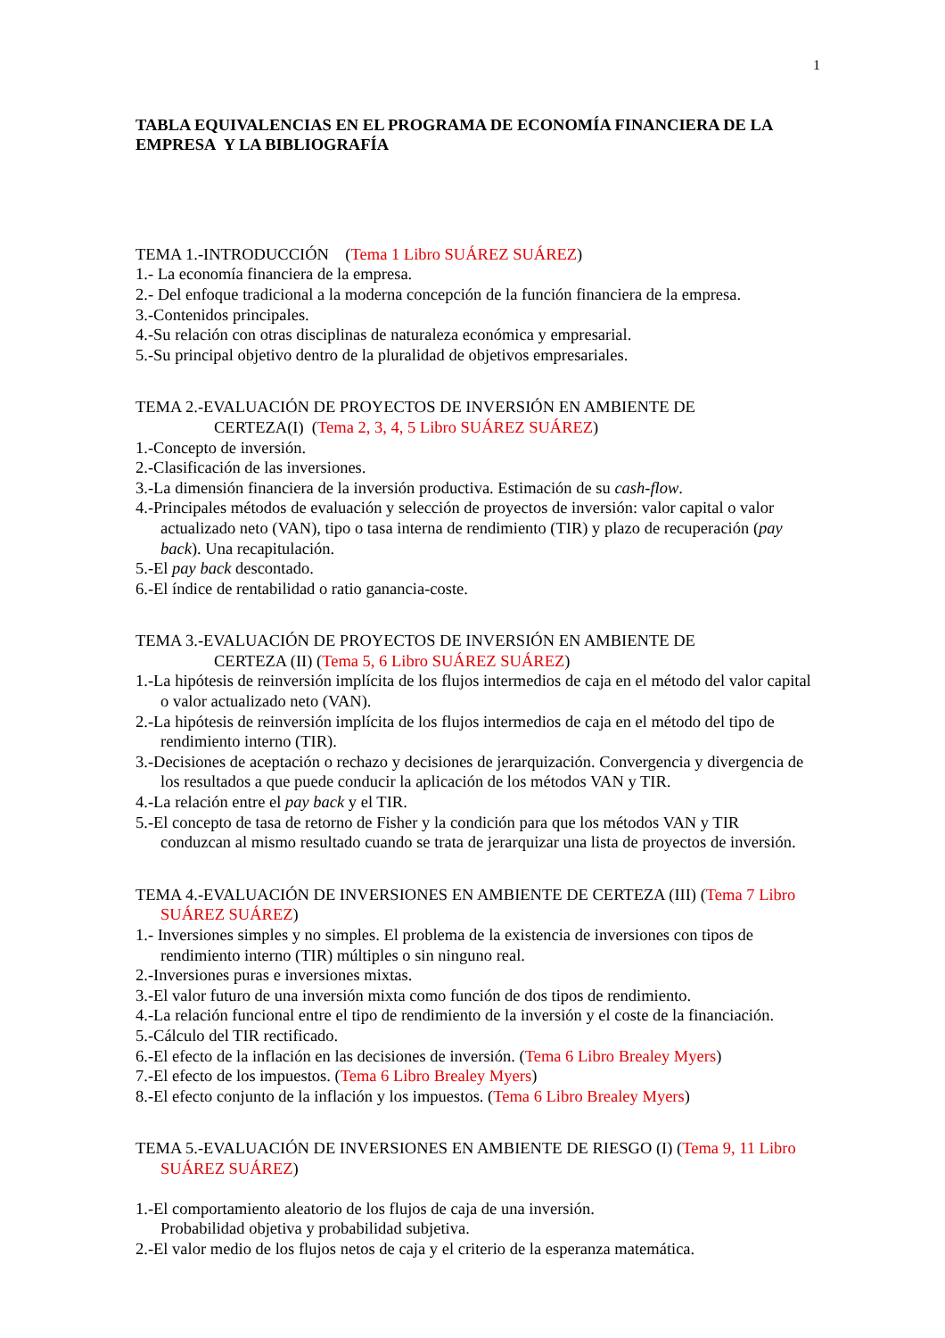1
TABLA EQUIVALENCIAS EN EL PROGRAMA DE ECONOMÍA FINANCIERA DE LA EMPRESA Y LA BIBLIOGRAFÍA
TEMA 1.-INTRODUCCIÓN (Tema 1 Libro SUÁREZ SUÁREZ)
1.- La economía financiera de la empresa.
2.- Del enfoque tradicional a la moderna concepción de la función financiera de la empresa.
3.-Contenidos principales.
4.-Su relación con otras disciplinas de naturaleza económica y empresarial.
5.-Su principal objetivo dentro de la pluralidad de objetivos empresariales.
TEMA 2.-EVALUACIÓN DE PROYECTOS DE INVERSIÓN EN AMBIENTE DE
CERTEZA(I) (Tema 2, 3, 4, 5 Libro SUÁREZ SUÁREZ)
1.-Concepto de inversión.
2.-Clasificación de las inversiones.
3.-La dimensión financiera de la inversión productiva. Estimación de su cash-flow.
4.-Principales métodos de evaluación y selección de proyectos de inversión: valor capital o valor actualizado neto (VAN), tipo o tasa interna de rendimiento (TIR) y plazo de recuperación (pay back). Una recapitulación.
5.-El pay back descontado.
6.-El índice de rentabilidad o ratio ganancia-coste.
TEMA 3.-EVALUACIÓN DE PROYECTOS DE INVERSIÓN EN AMBIENTE DE
CERTEZA (II) (Tema 5, 6 Libro SUÁREZ SUÁREZ)
1.-La hipótesis de reinversión implícita de los flujos intermedios de caja en el método del valor capital o valor actualizado neto (VAN).
2.-La hipótesis de reinversión implícita de los flujos intermedios de caja en el método del tipo de rendimiento interno (TIR).
3.-Decisiones de aceptación o rechazo y decisiones de jerarquización. Convergencia y divergencia de los resultados a que puede conducir la aplicación de los métodos VAN y TIR.
4.-La relación entre el pay back y el TIR.
5.-El concepto de tasa de retorno de Fisher y la condición para que los métodos VAN y TIR conduzcan al mismo resultado cuando se trata de jerarquizar una lista de proyectos de inversión.
TEMA 4.-EVALUACIÓN DE INVERSIONES EN AMBIENTE DE CERTEZA (III) (Tema 7 Libro SUÁREZ SUÁREZ)
1.- Inversiones simples y no simples. El problema de la existencia de inversiones con tipos de rendimiento interno (TIR) múltiples o sin ninguno real.
2.-Inversiones puras e inversiones mixtas.
3.-El valor futuro de una inversión mixta como función de dos tipos de rendimiento.
4.-La relación funcional entre el tipo de rendimiento de la inversión y el coste de la financiación.
5.-Cálculo del TIR rectificado.
6.-El efecto de la inflación en las decisiones de inversión. (Tema 6 Libro Brealey Myers)
7.-El efecto de los impuestos. (Tema 6 Libro Brealey Myers)
8.-El efecto conjunto de la inflación y los impuestos. (Tema 6 Libro Brealey Myers)
TEMA 5.-EVALUACIÓN DE INVERSIONES EN AMBIENTE DE RIESGO (I) (Tema 9, 11 Libro SUÁREZ SUÁREZ)
1.-El comportamiento aleatorio de los flujos de caja de una inversión.
Probabilidad objetiva y probabilidad subjetiva.
2.-El valor medio de los flujos netos de caja y el criterio de la esperanza matemática.